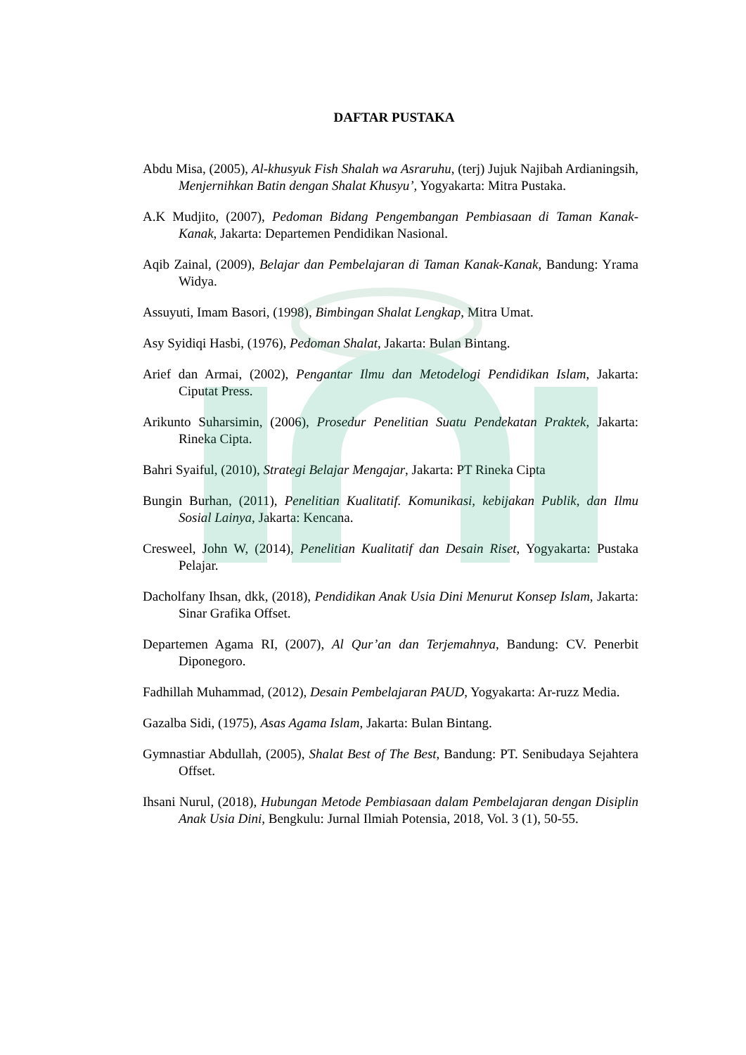DAFTAR PUSTAKA
Abdu Misa, (2005), Al-khusyuk Fish Shalah wa Asraruhu, (terj) Jujuk Najibah Ardianingsih, Menjernihkan Batin dengan Shalat Khusyu’, Yogyakarta: Mitra Pustaka.
A.K Mudjito, (2007), Pedoman Bidang Pengembangan Pembiasaan di Taman Kanak-Kanak, Jakarta: Departemen Pendidikan Nasional.
Aqib Zainal, (2009), Belajar dan Pembelajaran di Taman Kanak-Kanak, Bandung: Yrama Widya.
Assuyuti, Imam Basori, (1998), Bimbingan Shalat Lengkap, Mitra Umat.
Asy Syidiqi Hasbi, (1976), Pedoman Shalat, Jakarta: Bulan Bintang.
Arief dan Armai, (2002), Pengantar Ilmu dan Metodelogi Pendidikan Islam, Jakarta: Ciputat Press.
Arikunto Suharsimin, (2006), Prosedur Penelitian Suatu Pendekatan Praktek, Jakarta: Rineka Cipta.
Bahri Syaiful, (2010), Strategi Belajar Mengajar, Jakarta: PT Rineka Cipta
Bungin Burhan, (2011), Penelitian Kualitatif. Komunikasi, kebijakan Publik, dan Ilmu Sosial Lainya, Jakarta: Kencana.
Cresweel, John W, (2014), Penelitian Kualitatif dan Desain Riset, Yogyakarta: Pustaka Pelajar.
Dacholfany Ihsan, dkk, (2018), Pendidikan Anak Usia Dini Menurut Konsep Islam, Jakarta: Sinar Grafika Offset.
Departemen Agama RI, (2007), Al Qur’an dan Terjemahnya, Bandung: CV. Penerbit Diponegoro.
Fadhillah Muhammad, (2012), Desain Pembelajaran PAUD, Yogyakarta: Ar-ruzz Media.
Gazalba Sidi, (1975), Asas Agama Islam, Jakarta: Bulan Bintang.
Gymnastiar Abdullah, (2005), Shalat Best of The Best, Bandung: PT. Senibudaya Sejahtera Offset.
Ihsani Nurul, (2018), Hubungan Metode Pembiasaan dalam Pembelajaran dengan Disiplin Anak Usia Dini, Bengkulu: Jurnal Ilmiah Potensia, 2018, Vol. 3 (1), 50-55.